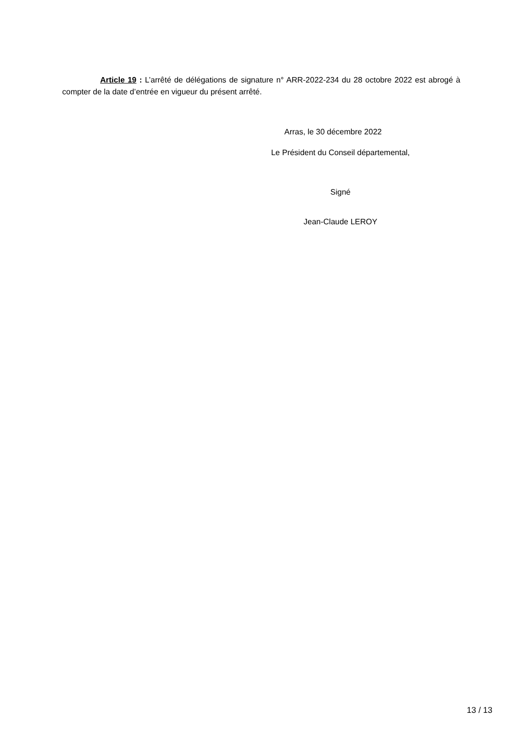Article 19 : L’arrêté de délégations de signature n° ARR-2022-234 du 28 octobre 2022 est abrogé à compter de la date d’entrée en vigueur du présent arrêté.
Arras, le 30 décembre 2022
Le Président du Conseil départemental,
Signé
Jean-Claude LEROY
13 / 13